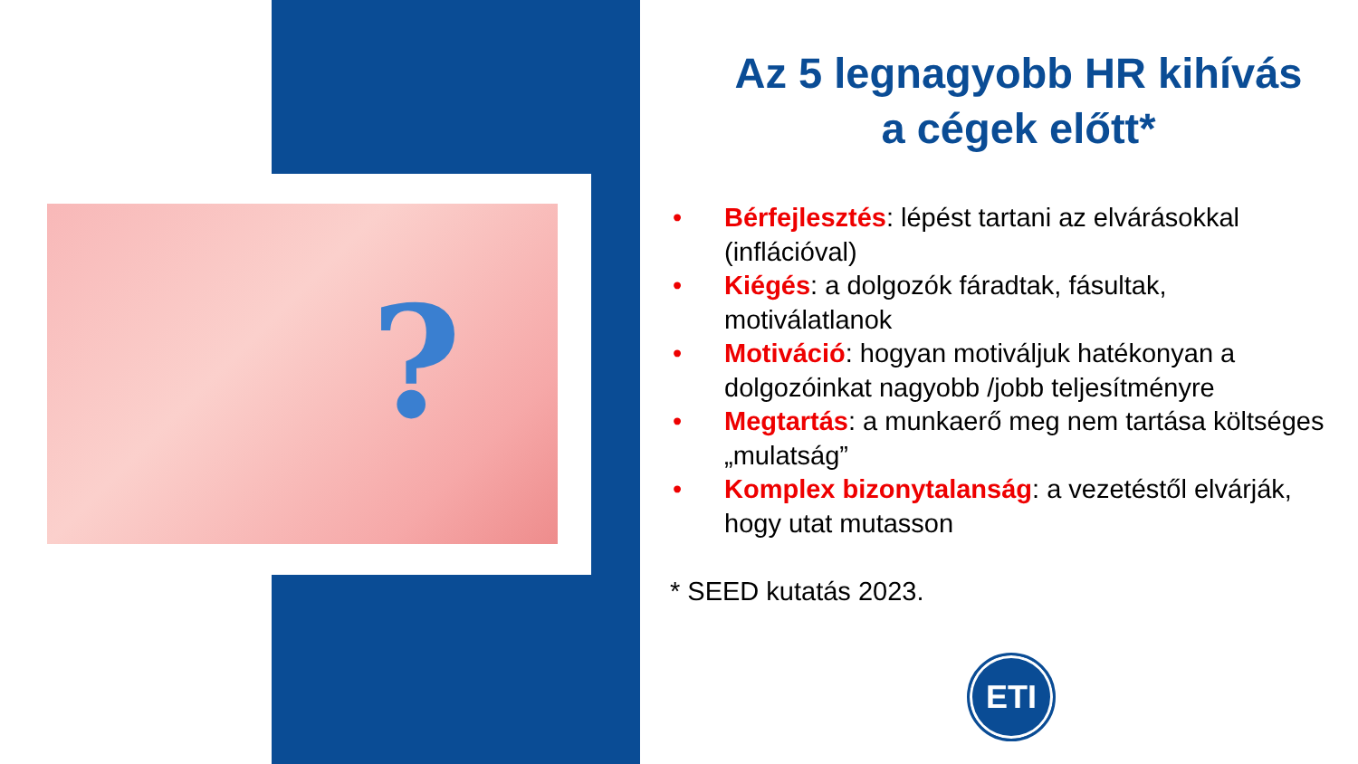?
Az 5 legnagyobb HR kihívás
a cégek előtt*
• Bérfejlesztés: lépést tartani az elvárásokkal (inflációval)
• Kiégés: a dolgozók fáradtak, fásultak, motiválatlanok
• Motiváció: hogyan motiváljuk hatékonyan a dolgozóinkat nagyobb /jobb teljesítményre
• Megtartás: a munkaerő meg nem tartása költséges „mulatság”
• Komplex bizonytalanság: a vezetéstől elvárják, hogy utat mutasson
* SEED kutatás 2023.
ETI